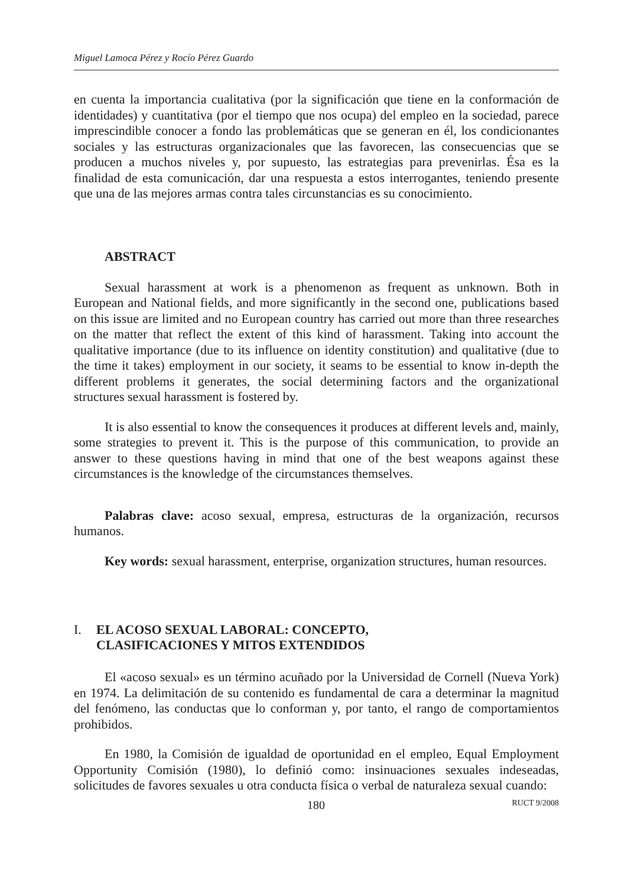Miguel Lamoca Pérez y Rocío Pérez Guardo
en cuenta la importancia cualitativa (por la significación que tiene en la conformación de identidades) y cuantitativa (por el tiempo que nos ocupa) del empleo en la sociedad, parece imprescindible conocer a fondo las problemáticas que se generan en él, los condicionantes sociales y las estructuras organizacionales que las favorecen, las consecuencias que se producen a muchos niveles y, por supuesto, las estrategias para prevenirlas. Ésa es la finalidad de esta comunicación, dar una respuesta a estos interrogantes, teniendo presente que una de las mejores armas contra tales circunstancias es su conocimiento.
ABSTRACT
Sexual harassment at work is a phenomenon as frequent as unknown. Both in European and National fields, and more significantly in the second one, publications based on this issue are limited and no European country has carried out more than three researches on the matter that reflect the extent of this kind of harassment. Taking into account the qualitative importance (due to its influence on identity constitution) and qualitative (due to the time it takes) employment in our society, it seams to be essential to know in-depth the different problems it generates, the social determining factors and the organizational structures sexual harassment is fostered by.
It is also essential to know the consequences it produces at different levels and, mainly, some strategies to prevent it. This is the purpose of this communication, to provide an answer to these questions having in mind that one of the best weapons against these circumstances is the knowledge of the circumstances themselves.
Palabras clave: acoso sexual, empresa, estructuras de la organización, recursos humanos.
Key words: sexual harassment, enterprise, organization structures, human resources.
I. EL ACOSO SEXUAL LABORAL: CONCEPTO,
CLASIFICACIONES Y MITOS EXTENDIDOS
El «acoso sexual» es un término acuñado por la Universidad de Cornell (Nueva York) en 1974. La delimitación de su contenido es fundamental de cara a determinar la magnitud del fenómeno, las conductas que lo conforman y, por tanto, el rango de comportamientos prohibidos.
En 1980, la Comisión de igualdad de oportunidad en el empleo, Equal Employment Opportunity Comisión (1980), lo definió como: insinuaciones sexuales indeseadas, solicitudes de favores sexuales u otra conducta física o verbal de naturaleza sexual cuando:
180 RUCT 9/2008